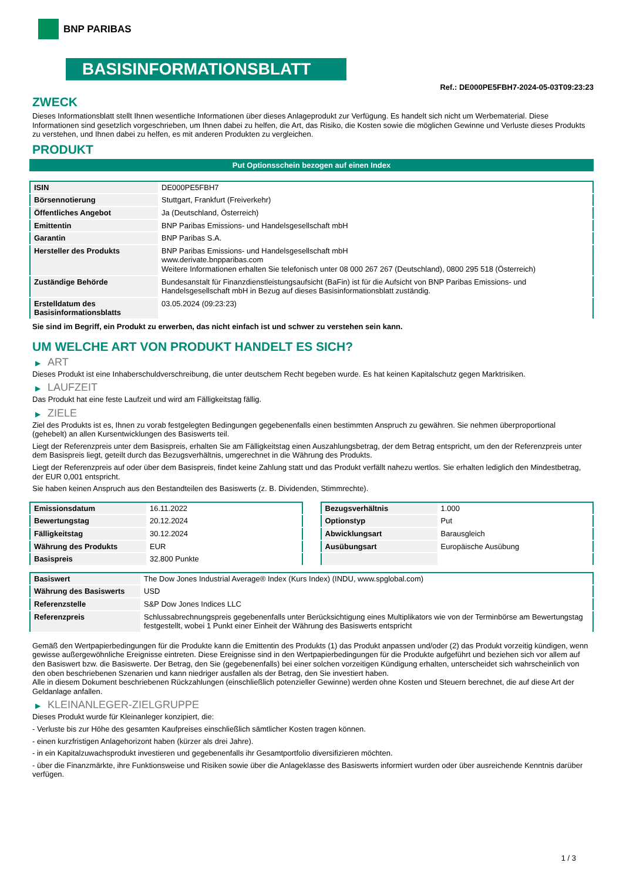BNP PARIBAS
BASISINFORMATIONSBLATT
Ref.: DE000PE5FBH7-2024-05-03T09:23:23
ZWECK
Dieses Informationsblatt stellt Ihnen wesentliche Informationen über dieses Anlageprodukt zur Verfügung. Es handelt sich nicht um Werbematerial. Diese Informationen sind gesetzlich vorgeschrieben, um Ihnen dabei zu helfen, die Art, das Risiko, die Kosten sowie die möglichen Gewinne und Verluste dieses Produkts zu verstehen, und Ihnen dabei zu helfen, es mit anderen Produkten zu vergleichen.
PRODUKT
Put Optionsschein bezogen auf einen Index
| ISIN | DE000PE5FBH7 |
| Börsennotierung | Stuttgart, Frankfurt (Freiverkehr) |
| Öffentliches Angebot | Ja (Deutschland, Österreich) |
| Emittentin | BNP Paribas Emissions- und Handelsgesellschaft mbH |
| Garantin | BNP Paribas S.A. |
| Hersteller des Produkts | BNP Paribas Emissions- und Handelsgesellschaft mbH www.derivate.bnpparibas.com Weitere Informationen erhalten Sie telefonisch unter 08 000 267 267 (Deutschland), 0800 295 518 (Österreich) |
| Zuständige Behörde | Bundesanstalt für Finanzdienstleistungsaufsicht (BaFin) ist für die Aufsicht von BNP Paribas Emissions- und Handelsgesellschaft mbH in Bezug auf dieses Basisinformationsblatt zuständig. |
| Erstelldatum des Basisinformationsblatts | 03.05.2024 (09:23:23) |
Sie sind im Begriff, ein Produkt zu erwerben, das nicht einfach ist und schwer zu verstehen sein kann.
UM WELCHE ART VON PRODUKT HANDELT ES SICH?
▶ ART
Dieses Produkt ist eine Inhaberschuldverschreibung, die unter deutschem Recht begeben wurde. Es hat keinen Kapitalschutz gegen Marktrisiken.
▶ LAUFZEIT
Das Produkt hat eine feste Laufzeit und wird am Fälligkeitstag fällig.
▶ ZIELE
Ziel des Produkts ist es, Ihnen zu vorab festgelegten Bedingungen gegebenenfalls einen bestimmten Anspruch zu gewähren. Sie nehmen überproportional (gehebelt) an allen Kursentwicklungen des Basiswerts teil.
Liegt der Referenzpreis unter dem Basispreis, erhalten Sie am Fälligkeitstag einen Auszahlungsbetrag, der dem Betrag entspricht, um den der Referenzpreis unter dem Basispreis liegt, geteilt durch das Bezugsverhältnis, umgerechnet in die Währung des Produkts.
Liegt der Referenzpreis auf oder über dem Basispreis, findet keine Zahlung statt und das Produkt verfällt nahezu wertlos. Sie erhalten lediglich den Mindestbetrag, der EUR 0,001 entspricht.
Sie haben keinen Anspruch aus den Bestandteilen des Basiswerts (z. B. Dividenden, Stimmrechte).
| Emissionsdatum | 16.11.2022 |
| Bewertungstag | 20.12.2024 |
| Fälligkeitstag | 30.12.2024 |
| Währung des Produkts | EUR |
| Basispreis | 32.800 Punkte |
| Bezugsverhältnis | 1.000 |
| Optionstyp | Put |
| Abwicklungsart | Barausgleich |
| Ausübungsart | Europäische Ausübung |
| Basiswert | The Dow Jones Industrial Average® Index (Kurs Index) (INDU, www.spglobal.com) |
| Währung des Basiswerts | USD |
| Referenzstelle | S&P Dow Jones Indices LLC |
| Referenzpreis | Schlussabrechnungspreis gegebenenfalls unter Berücksichtigung eines Multiplikators wie von der Terminbörse am Bewertungstag festgestellt, wobei 1 Punkt einer Einheit der Währung des Basiswerts entspricht |
Gemäß den Wertpapierbedingungen für die Produkte kann die Emittentin des Produkts (1) das Produkt anpassen und/oder (2) das Produkt vorzeitig kündigen, wenn gewisse außergewöhnliche Ereignisse eintreten. Diese Ereignisse sind in den Wertpapierbedingungen für die Produkte aufgeführt und beziehen sich vor allem auf den Basiswert bzw. die Basiswerte. Der Betrag, den Sie (gegebenenfalls) bei einer solchen vorzeitigen Kündigung erhalten, unterscheidet sich wahrscheinlich von den oben beschriebenen Szenarien und kann niedriger ausfallen als der Betrag, den Sie investiert haben.
Alle in diesem Dokument beschriebenen Rückzahlungen (einschließlich potenzieller Gewinne) werden ohne Kosten und Steuern berechnet, die auf diese Art der Geldanlage anfallen.
▶ KLEINANLEGER-ZIELGRUPPE
Dieses Produkt wurde für Kleinanleger konzipiert, die:
- Verluste bis zur Höhe des gesamten Kaufpreises einschließlich sämtlicher Kosten tragen können.
- einen kurzfristigen Anlagehorizont haben (kürzer als drei Jahre).
- in ein Kapitalzuwachsprodukt investieren und gegebenenfalls ihr Gesamtportfolio diversifizieren möchten.
- über die Finanzmärkte, ihre Funktionsweise und Risiken sowie über die Anlageklasse des Basiswerts informiert wurden oder über ausreichende Kenntnis darüber verfügen.
1 / 3